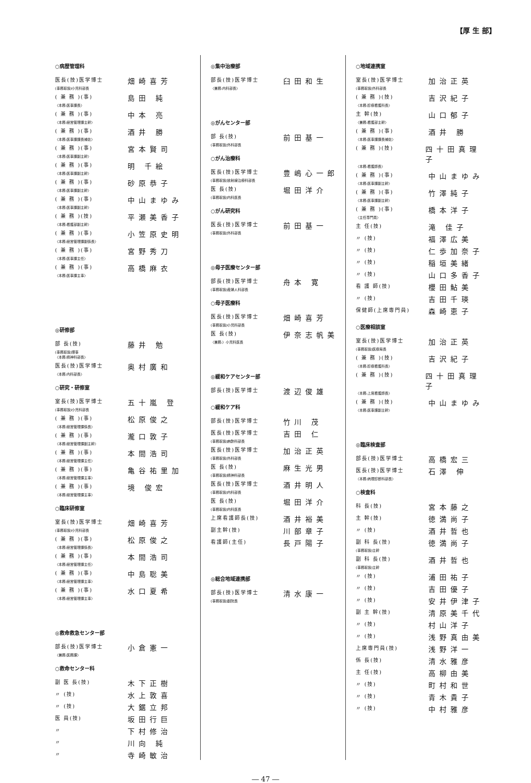【厚 生 部】
○病歴管理科
医長(技)医学博士 畑崎喜芳
(事務取扱)小児科部長
( 兼 務 )(事) 島田 純
〈本務:医事課長〉
( 兼 務 )(事) 中本 亮
〈本務:経営管理課主幹〉
( 兼 務 )(事) 酒井 勝
〈本務:医事課課長補佐〉
( 兼 務 )(事) 宮本賢司
〈本務:医事課副主幹〉
( 兼 務 )(事) 明 千絵
〈本務:医事課副主幹〉
( 兼 務 )(事) 砂原恭子
〈本務:医事課副主幹〉
( 兼 務 )(事) 中山まゆみ
〈本務:医事課副主幹〉
( 兼 務 )(技) 平瀬美香子
〈本務:看護部副主幹〉
( 兼 務 )(事) 小笠原史明
〈本務:経営管理課副係長〉
( 兼 務 )(事) 宮野秀刀
〈本務:医事課主任〉
( 兼 務 )(事) 高橋麻衣
〈本務:医事課主事〉
◎研修部
部 長(技) 藤井 勉
(事務取扱)理事
〈本務:精神科部長〉
医長(技)医学博士 奥村廣和
〈本務:内科部長〉
○研究・研修室
室長(技)医学博士 五十嵐 登
(事務取扱)小児科部長
( 兼 務 )(事) 松原俊之
〈本務:経営管理課係長〉
( 兼 務 )(事) 瀧口敦子
〈本務:経営管理課副主幹〉
( 兼 務 )(事) 本間浩司
〈本務:経営管理課主任〉
( 兼 務 )(事) 亀谷祐里加
〈本務:経営管理課主事〉
( 兼 務 )(事) 境 俊宏
〈本務:経営管理課主事〉
○臨床研修室
室長(技)医学博士 畑崎喜芳
(事務取扱)小児科部長
( 兼 務 )(事) 松原俊之
〈本務:経営管理課係長〉
( 兼 務 )(事) 本間浩司
〈本務:経営管理課主任〉
( 兼 務 )(事) 中島聡美
〈本務:経営管理課主事〉
( 兼 務 )(事) 水口夏希
〈本務:経営管理課主事〉
◎救命救急センター部
部長(技)医学博士 小倉憲一
〈兼務:医務課〉
○救命センター科
副 医 長(技) 木下正樹
〃 (技) 水上敦喜
〃 (技) 大鋸立邦
医 員(技) 坂田行巨
〃 下村修治
〃 川向 純
〃 寺崎敏治
◎集中治療部
部長(技)医学博士 臼田和生
〈兼務:内科部長〉
◎がんセンター部
部 長(技) 前田基一
(事務取扱)外科部長
○がん治療科
医長(技)医学博士 豊嶋心一郎
(事務取扱)放射線治療科部長
医 長(技) 堀田洋介
(事務取扱)内科医長
○がん研究科
医長(技)医学博士 前田基一
(事務取扱)外科部長
◎母子医療センター部
部長(技)医学博士 舟本 寛
(事務取扱)産婦人科部長
○母子医療科
医長(技)医学博士 畑崎喜芳
(事務取扱)小児科部長
医 長(技) 伊奈志帆美
〈兼務:〉小児科医長
◎緩和ケアセンター部
部長(技)医学博士 渡辺俊雄
○緩和ケア科
部長(技)医学博士 竹川 茂
医長(技)医学博士 吉田 仁
(事務取扱)麻酔科部長
医長(技)医学博士 加治正英
(事務取扱)外科部長
医 長(技) 麻生光男
(事務取扱)精神科部長
医長(技)医学博士 酒井明人
(事務取扱)内科部長
医 長(技) 堀田洋介
(事務取扱)内科医長
上席看護師長(技) 酒井裕美
副主幹(技) 川部章子
看護師(主任) 長戸陽子
◎総合地域連携部
部長(技)医学博士 清水康一
(事務取扱)副院長
○地域連携室
室長(技)医学博士 加治正英
(事務取扱)外科部長
( 兼 務 )(技) 吉沢紀子
〈本務:診療看護科長〉
主 幹(技) 山口郁子
〈兼務:看護部主幹〉
( 兼 務 )(事) 酒井 勝
〈本務:医事課課長補佐〉
( 兼 務 )(技) 四十田真理子
〈本務:看護師長〉
( 兼 務 )(事) 中山まゆみ
〈本務:医事課副主幹〉
( 兼 務 )(事) 竹澤純子
〈本務:医事課副主幹〉
( 兼 務 )(事) 橋本洋子
〈主任専門員〉
主 任(技) 滝 佳子
〃 (技) 福澤広美
〃 (技) 仁歩加奈子
〃 (技) 稲垣美緒
〃 (技) 山口多香子
看 護 師(技) 櫻田鮎美
〃 (技) 吉田千瑛
保健師(上席専門員) 森崎恵子
○医療相談室
室長(技)医学博士 加治正英
(事務取扱)医療局長
( 兼 務 )(技) 吉沢紀子
〈本務:診療看護科長〉
( 兼 務 )(技) 四十田真理子
〈本務:上席看護師長〉
( 兼 務 )(技) 中山まゆみ
〈本務:医事課副主幹〉
◎臨床検査部
部長(技)医学博士 高橋宏三
医長(技)医学博士 石澤 伸
〈本務:病理診断科部長〉
○検査科
科 長(技) 宮本藤之
主 幹(技) 徳満尚子
〃 (技) 酒井哲也
副 科 長(技) 徳満尚子
(事務取扱)主幹
副 科 長(技) 酒井哲也
(事務取扱)主幹
〃 (技) 浦田祐子
〃 (技) 吉田優子
〃 (技) 安井伊津子
副 主 幹(技) 清原美千代
〃 (技) 村山洋子
〃 (技) 浅野真由美
上席専門員(技) 浅野洋一
係 長(技) 清水雅彦
主 任(技) 高柳由美
〃 (技) 町村和世
〃 (技) 青木貴子
〃 (技) 中村雅彦
― 47 ―